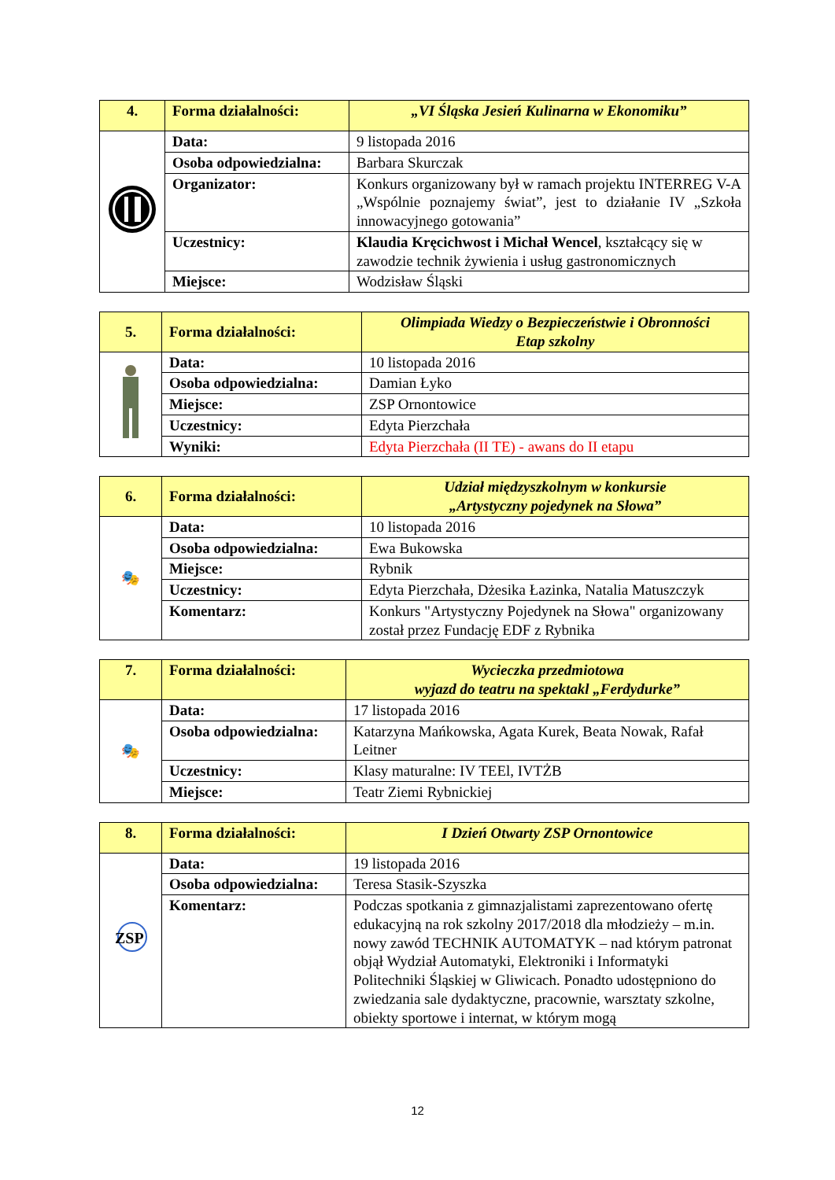| 4. | Forma działalności: | „VI Śląska Jesień Kulinarna w Ekonomiku” |
| | Data: | 9 listopada 2016 |
| | Osoba odpowiedzialna: | Barbara Skurczak |
| | Organizator: | Konkurs organizowany był w ramach projektu INTERREG V-A „Wspólnie poznajemy świat”, jest to działanie IV „Szkoła innowacyjnego gotowania” |
| | Uczestnicy: | Klaudia Kręcichwost i Michał Wencel , kształcący się w zawodzie technik żywienia i usług gastronomicznych |
| | Miejsce: | Wodzisław Śląski |
| 5. | Forma działalności: | Olimpiada Wiedzy o Bezpieczeństwie i Obronności Etap szkolny |
| | Data: | 10 listopada 2016 |
| | Osoba odpowiedzialna: | Damian Łyko |
| | Miejsce: | ZSP Ornontowice |
| | Uczestnicy: | Edyta Pierzchała |
| | Wyniki: | Edyta Pierzchała (II TE) - awans do II etapu |
| 6. | Forma działalności: | Udział międzyszkolnym w konkursie „Artystyczny pojedynek na Słowa” |
| 🎭 | Data: | 10 listopada 2016 |
| | Osoba odpowiedzialna: | Ewa Bukowska |
| | Miejsce: | Rybnik |
| | Uczestnicy: | Edyta Pierzchała, Dżesika Łazinka, Natalia Matuszczyk |
| | Komentarz: | Konkurs "Artystyczny Pojedynek na Słowa" organizowany został przez Fundację EDF z Rybnika |
| 7. | Forma działalności: | Wycieczka przedmiotowa wyjazd do teatru na spektakl „Ferdydurke” |
| 🎭 | Data: | 17 listopada 2016 |
| | Osoba odpowiedzialna: | Katarzyna Mańkowska, Agata Kurek, Beata Nowak, Rafał Leitner |
| | Uczestnicy: | Klasy maturalne: IV TEEl, IVTŻB |
| | Miejsce: | Teatr Ziemi Rybnickiej |
| 8. | Forma działalności: | I Dzień Otwarty ZSP Ornontowice |
| ZSP | Data: | 19 listopada 2016 |
| | Osoba odpowiedzialna: | Teresa Stasik-Szyszka |
| | Komentarz: | Podczas spotkania z gimnazjalistami zaprezentowano ofertę edukacyjną na rok szkolny 2017/2018 dla młodzieży – m.in. nowy zawód TECHNIK AUTOMATYK – nad którym patronat objął Wydział Automatyki, Elektroniki i Informatyki Politechniki Śląskiej w Gliwicach. Ponadto udostępniono do zwiedzania sale dydaktyczne, pracownie, warsztaty szkolne, obiekty sportowe i internat, w którym mogą |
12